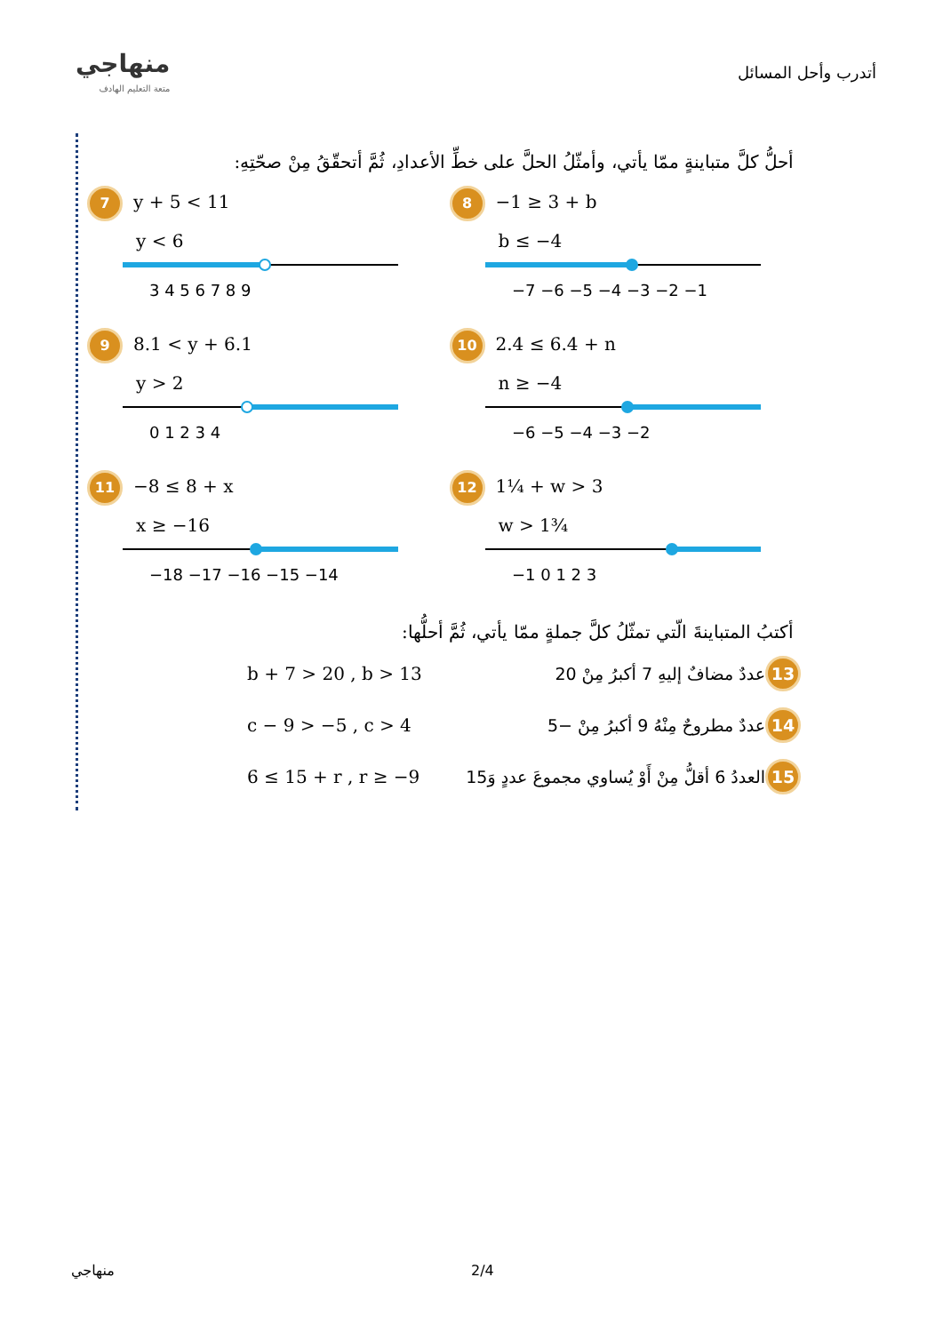أتدرب وأحل المسائل
منهاجي
متعة التعليم الهادف
أحلُّ كلَّ متباينةٍ ممّا يأتي، وأمثّلُ الحلَّ على خطِّ الأعدادِ، ثُمَّ أتحقّقُ مِنْ صحّتِهِ:
8 −1 ≥ 3 + b
b ≤ −4
−7 −6 −5 −4 −3 −2 −1
7 y + 5 < 11
y < 6
3 4 5 6 7 8 9
10 2.4 ≤ 6.4 + n
n ≥ −4
−6 −5 −4 −3 −2
9 8.1 < y + 6.1
y > 2
0 1 2 3 4
12 1¼ + w > 3
w > 1¾
−1 0 1 2 3
11 −8 ≤ 8 + x
x ≥ −16
−18 −17 −16 −15 −14
أكتبُ المتباينةَ الّتي تمثّلُ كلَّ جملةٍ ممّا يأتي، ثُمَّ أحلُّها:
13 عددٌ مضافٌ إليهِ 7 أكبرُ مِنْ 20 b + 7 > 20 , b > 13
14 عددٌ مطروحٌ مِنْهُ 9 أكبرُ مِنْ −5 c − 9 > −5 , c > 4
15 العددُ 6 أقلُّ مِنْ أَوْ يُساوي مجموعَ عددٍ وَ15 6 ≤ 15 + r , r ≥ −9
منهاجي 2/4